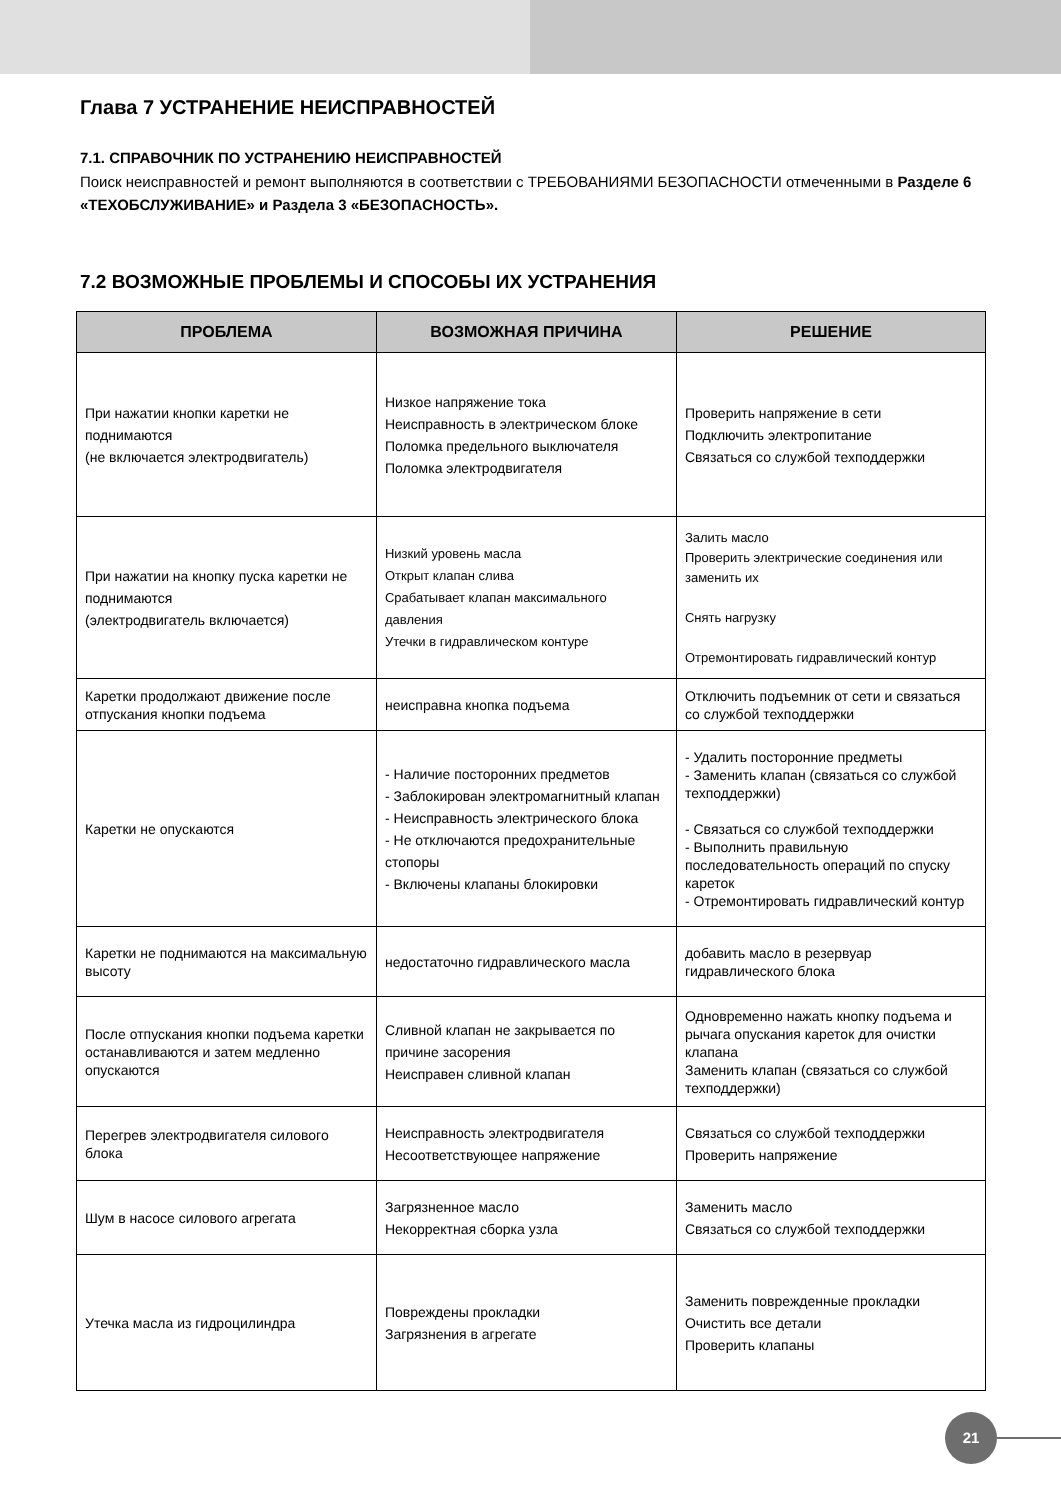Глава 7 УСТРАНЕНИЕ НЕИСПРАВНОСТЕЙ
7.1. СПРАВОЧНИК ПО УСТРАНЕНИЮ НЕИСПРАВНОСТЕЙ
Поиск неисправностей и ремонт выполняются в соответствии с ТРЕБОВАНИЯМИ БЕЗОПАСНОСТИ отмеченными в Разделе 6 «ТЕХОБСЛУЖИВАНИЕ» и Раздела 3 «БЕЗОПАСНОСТЬ».
7.2 ВОЗМОЖНЫЕ ПРОБЛЕМЫ И СПОСОБЫ ИХ УСТРАНЕНИЯ
| ПРОБЛЕМА | ВОЗМОЖНАЯ ПРИЧИНА | РЕШЕНИЕ |
| --- | --- | --- |
| При нажатии кнопки каретки не поднимаются (не включается электродвигатель) | Низкое напряжение тока Неисправность в электрическом блоке Поломка предельного выключателя Поломка электродвигателя | Проверить напряжение в сети Подключить электропитание Связаться со службой техподдержки |
| При нажатии на кнопку пуска каретки не поднимаются (электродвигатель включается) | Низкий уровень масла Открыт клапан слива Срабатывает клапан максимального давления Утечки в гидравлическом контуре | Залить масло Проверить электрические соединения или заменить их Снять нагрузку Отремонтировать гидравлический контур |
| Каретки продолжают движение после отпускания кнопки подъема | неисправна кнопка подъема | Отключить подъемник от сети и связаться со службой техподдержки |
| Каретки не опускаются | - Наличие посторонних предметов - Заблокирован электромагнитный клапан - Неисправность электрического блока - Не отключаются предохранительные стопоры - Включены клапаны блокировки | - Удалить посторонние предметы - Заменить клапан (связаться со службой техподдержки) - Связаться со службой техподдержки - Выполнить правильную последовательность операций по спуску кареток - Отремонтировать гидравлический контур |
| Каретки не поднимаются на максимальную высоту | недостаточно гидравлического масла | добавить масло в резервуар гидравлического блока |
| После отпускания кнопки подъема каретки останавливаются и затем медленно опускаются | Сливной клапан не закрывается по причине засорения Неисправен сливной клапан | Одновременно нажать кнопку подъема и рычага опускания кареток для очистки клапана Заменить клапан (связаться со службой техподдержки) |
| Перегрев электродвигателя силового блока | Неисправность электродвигателя Несоответствующее напряжение | Связаться со службой техподдержки Проверить напряжение |
| Шум в насосе силового агрегата | Загрязненное масло Некорректная сборка узла | Заменить масло Связаться со службой техподдержки |
| Утечка масла из гидроцилиндра | Повреждены прокладки Загрязнения в агрегате | Заменить поврежденные прокладки Очистить все детали Проверить клапаны |
21